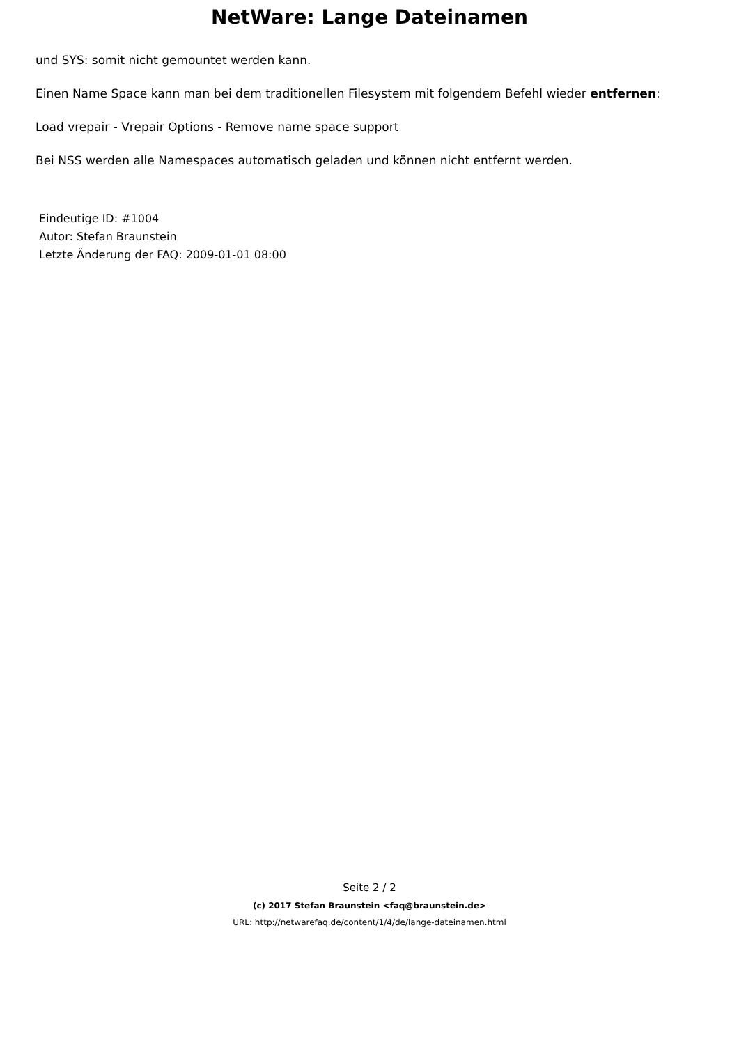NetWare: Lange Dateinamen
und SYS: somit nicht gemountet werden kann.
Einen Name Space kann man bei dem traditionellen Filesystem mit folgendem Befehl wieder entfernen:
Load vrepair - Vrepair Options - Remove name space support
Bei NSS werden alle Namespaces automatisch geladen und können nicht entfernt werden.
Eindeutige ID: #1004
Autor: Stefan Braunstein
Letzte Änderung der FAQ: 2009-01-01 08:00
Seite 2 / 2
(c) 2017 Stefan Braunstein <faq@braunstein.de>
URL: http://netwarefaq.de/content/1/4/de/lange-dateinamen.html